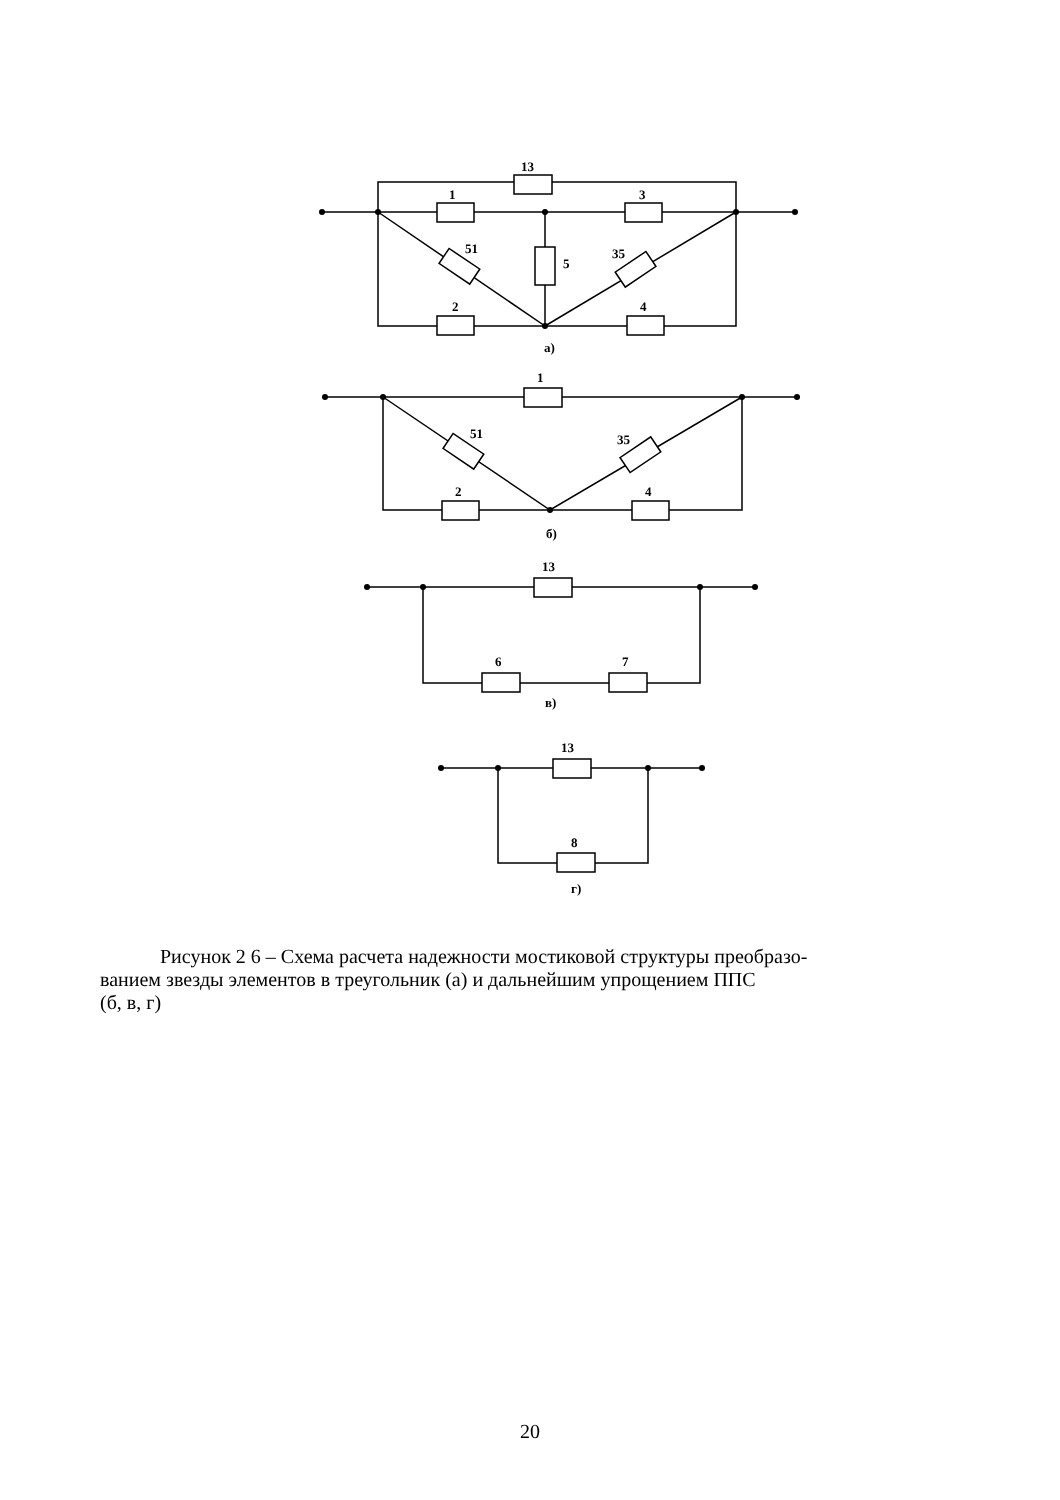13
1
3
51
35
5
2
4
а)
1
51
35
2
4
б)
13
6
7
в)
13
8
г)
Рисунок 2 6 – Схема расчета надежности мостиковой структуры преобразо-
ванием звезды элементов в треугольник (а) и дальнейшим упрощением ППС
(б, в, г)
20